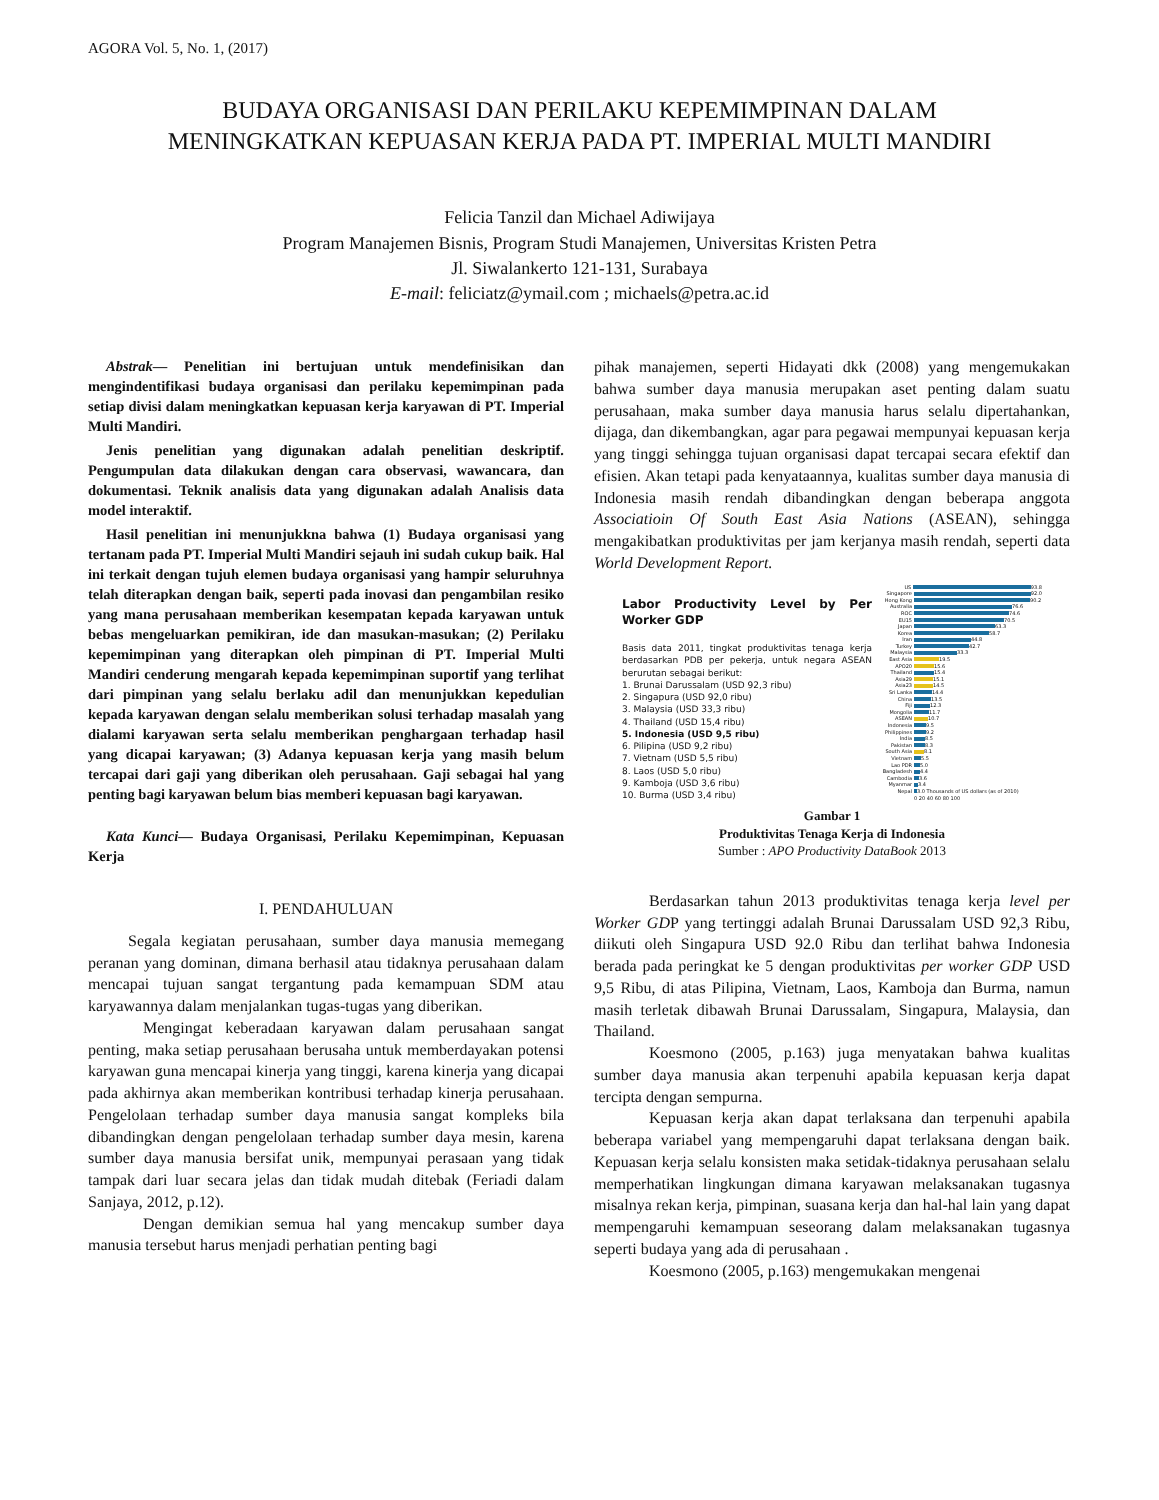AGORA Vol. 5, No. 1, (2017)
BUDAYA ORGANISASI DAN PERILAKU KEPEMIMPINAN DALAM MENINGKATKAN KEPUASAN KERJA PADA PT. IMPERIAL MULTI MANDIRI
Felicia Tanzil dan Michael Adiwijaya
Program Manajemen Bisnis, Program Studi Manajemen, Universitas Kristen Petra
Jl. Siwalankerto 121-131, Surabaya
E-mail: feliciatz@ymail.com ; michaels@petra.ac.id
Abstrak— Penelitian ini bertujuan untuk mendefinisikan dan mengindentifikasi budaya organisasi dan perilaku kepemimpinan pada setiap divisi dalam meningkatkan kepuasan kerja karyawan di PT. Imperial Multi Mandiri.
Jenis penelitian yang digunakan adalah penelitian deskriptif. Pengumpulan data dilakukan dengan cara observasi, wawancara, dan dokumentasi. Teknik analisis data yang digunakan adalah Analisis data model interaktif.
Hasil penelitian ini menunjukkna bahwa (1) Budaya organisasi yang tertanam pada PT. Imperial Multi Mandiri sejauh ini sudah cukup baik. Hal ini terkait dengan tujuh elemen budaya organisasi yang hampir seluruhnya telah diterapkan dengan baik, seperti pada inovasi dan pengambilan resiko yang mana perusahaan memberikan kesempatan kepada karyawan untuk bebas mengeluarkan pemikiran, ide dan masukan-masukan; (2) Perilaku kepemimpinan yang diterapkan oleh pimpinan di PT. Imperial Multi Mandiri cenderung mengarah kepada kepemimpinan suportif yang terlihat dari pimpinan yang selalu berlaku adil dan menunjukkan kepedulian kepada karyawan dengan selalu memberikan solusi terhadap masalah yang dialami karyawan serta selalu memberikan penghargaan terhadap hasil yang dicapai karyawan; (3) Adanya kepuasan kerja yang masih belum tercapai dari gaji yang diberikan oleh perusahaan. Gaji sebagai hal yang penting bagi karyawan belum bias memberi kepuasan bagi karyawan.
Kata Kunci— Budaya Organisasi, Perilaku Kepemimpinan, Kepuasan Kerja
I. PENDAHULUAN
Segala kegiatan perusahaan, sumber daya manusia memegang peranan yang dominan, dimana berhasil atau tidaknya perusahaan dalam mencapai tujuan sangat tergantung pada kemampuan SDM atau karyawannya dalam menjalankan tugas-tugas yang diberikan.
Mengingat keberadaan karyawan dalam perusahaan sangat penting, maka setiap perusahaan berusaha untuk memberdayakan potensi karyawan guna mencapai kinerja yang tinggi, karena kinerja yang dicapai pada akhirnya akan memberikan kontribusi terhadap kinerja perusahaan. Pengelolaan terhadap sumber daya manusia sangat kompleks bila dibandingkan dengan pengelolaan terhadap sumber daya mesin, karena sumber daya manusia bersifat unik, mempunyai perasaan yang tidak tampak dari luar secara jelas dan tidak mudah ditebak (Feriadi dalam Sanjaya, 2012, p.12).
Dengan demikian semua hal yang mencakup sumber daya manusia tersebut harus menjadi perhatian penting bagi
pihak manajemen, seperti Hidayati dkk (2008) yang mengemukakan bahwa sumber daya manusia merupakan aset penting dalam suatu perusahaan, maka sumber daya manusia harus selalu dipertahankan, dijaga, dan dikembangkan, agar para pegawai mempunyai kepuasan kerja yang tinggi sehingga tujuan organisasi dapat tercapai secara efektif dan efisien. Akan tetapi pada kenyataannya, kualitas sumber daya manusia di Indonesia masih rendah dibandingkan dengan beberapa anggota Associatioin Of South East Asia Nations (ASEAN), sehingga mengakibatkan produktivitas per jam kerjanya masih rendah, seperti data World Development Report.
Labor Productivity Level by Per Worker GDP
Basis data 2011, tingkat produktivitas tenaga kerja berdasarkan PDB per pekerja, untuk negara ASEAN berurutan sebagai berikut:
1. Brunai Darussalam (USD 92,3 ribu)
2. Singapura (USD 92,0 ribu)
3. Malaysia (USD 33,3 ribu)
4. Thailand (USD 15,4 ribu)
5. Indonesia (USD 9,5 ribu)
6. Pilipina (USD 9,2 ribu)
7. Vietnam (USD 5,5 ribu)
8. Laos (USD 5,0 ribu)
9. Kamboja (USD 3,6 ribu)
10. Burma (USD 3,4 ribu)
US 93.8
Singapore 92.0
Hong Kong 90.2
Australia 76.6
ROC 74.6
EU15 70.5
Japan 63.3
Korea 58.7
Iran 44.8
Turkey 42.7
Malaysia 33.3
East Asia 19.5
APO20 15.6
Thailand 15.4
Asia29 15.1
Asia23 14.5
Sri Lanka 14.4
China 13.5
Fiji 12.3
Mongolia 11.7
ASEAN 10.7
Indonesia 9.5
Philippines 9.2
India 8.5
Pakistan 8.3
South Asia 8.1
Vietnam 5.5
Lao PDR 5.0
Bangladesh 4.4
Cambodia 3.6
Myanmar 3.4
Nepal 3.0 Thousands of US dollars (as of 2010)
0 20 40 60 80 100
Gambar 1
Produktivitas Tenaga Kerja di Indonesia
Sumber : APO Productivity DataBook 2013
Berdasarkan tahun 2013 produktivitas tenaga kerja level per Worker GDP yang tertinggi adalah Brunai Darussalam USD 92,3 Ribu, diikuti oleh Singapura USD 92.0 Ribu dan terlihat bahwa Indonesia berada pada peringkat ke 5 dengan produktivitas per worker GDP USD 9,5 Ribu, di atas Pilipina, Vietnam, Laos, Kamboja dan Burma, namun masih terletak dibawah Brunai Darussalam, Singapura, Malaysia, dan Thailand.
Koesmono (2005, p.163) juga menyatakan bahwa kualitas sumber daya manusia akan terpenuhi apabila kepuasan kerja dapat tercipta dengan sempurna.
Kepuasan kerja akan dapat terlaksana dan terpenuhi apabila beberapa variabel yang mempengaruhi dapat terlaksana dengan baik. Kepuasan kerja selalu konsisten maka setidak-tidaknya perusahaan selalu memperhatikan lingkungan dimana karyawan melaksanakan tugasnya misalnya rekan kerja, pimpinan, suasana kerja dan hal-hal lain yang dapat mempengaruhi kemampuan seseorang dalam melaksanakan tugasnya seperti budaya yang ada di perusahaan .
Koesmono (2005, p.163) mengemukakan mengenai